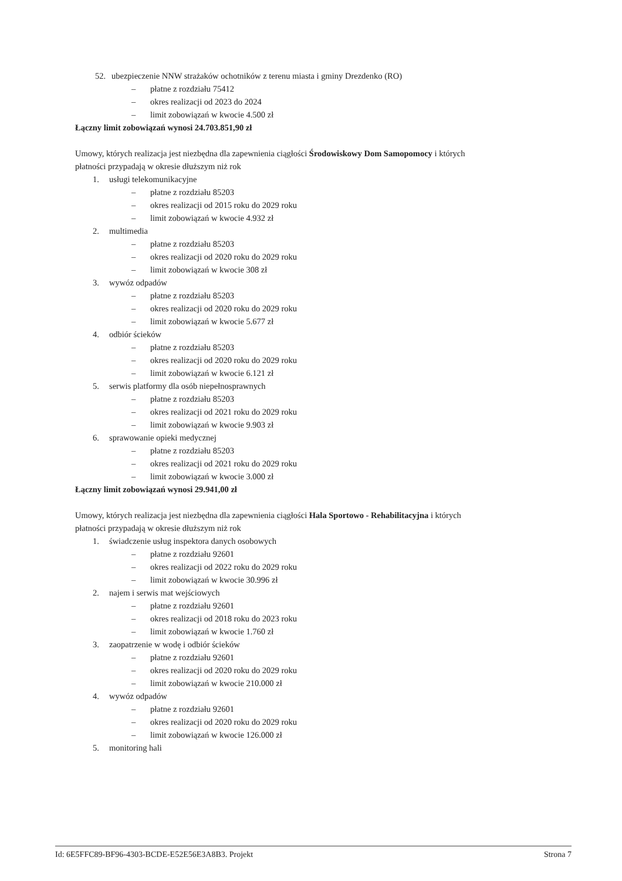52. ubezpieczenie NNW strażaków ochotników z terenu miasta i gminy Drezdenko (RO)
– płatne z rozdziału 75412
– okres realizacji od 2023 do 2024
– limit zobowiązań w kwocie 4.500 zł
Łączny limit zobowiązań wynosi 24.703.851,90 zł
Umowy, których realizacja jest niezbędna dla zapewnienia ciągłości Środowiskowy Dom Samopomocy i których płatności przypadają w okresie dłuższym niż rok
1. usługi telekomunikacyjne
– płatne z rozdziału 85203
– okres realizacji od 2015 roku do 2029 roku
– limit zobowiązań w kwocie 4.932 zł
2. multimedia
– płatne z rozdziału 85203
– okres realizacji od 2020 roku do 2029 roku
– limit zobowiązań w kwocie 308 zł
3. wywóz odpadów
– płatne z rozdziału 85203
– okres realizacji od 2020 roku do 2029 roku
– limit zobowiązań w kwocie 5.677 zł
4. odbiór ścieków
– płatne z rozdziału 85203
– okres realizacji od 2020 roku do 2029 roku
– limit zobowiązań w kwocie 6.121 zł
5. serwis platformy dla osób niepełnosprawnych
– płatne z rozdziału 85203
– okres realizacji od 2021 roku do 2029 roku
– limit zobowiązań w kwocie 9.903 zł
6. sprawowanie opieki medycznej
– płatne z rozdziału 85203
– okres realizacji od 2021 roku do 2029 roku
– limit zobowiązań w kwocie 3.000 zł
Łączny limit zobowiązań wynosi 29.941,00 zł
Umowy, których realizacja jest niezbędna dla zapewnienia ciągłości Hala Sportowo - Rehabilitacyjna i których płatności przypadają w okresie dłuższym niż rok
1. świadczenie usług inspektora danych osobowych
– płatne z rozdziału 92601
– okres realizacji od 2022 roku do 2029 roku
– limit zobowiązań w kwocie 30.996 zł
2. najem i serwis mat wejściowych
– płatne z rozdziału 92601
– okres realizacji od 2018 roku do 2023 roku
– limit zobowiązań w kwocie 1.760 zł
3. zaopatrzenie w wodę i odbiór ścieków
– płatne z rozdziału 92601
– okres realizacji od 2020 roku do 2029 roku
– limit zobowiązań w kwocie 210.000 zł
4. wywóz odpadów
– płatne z rozdziału 92601
– okres realizacji od 2020 roku do 2029 roku
– limit zobowiązań w kwocie 126.000 zł
5. monitoring hali
Id: 6E5FFC89-BF96-4303-BCDE-E52E56E3A8B3. Projekt Strona 7